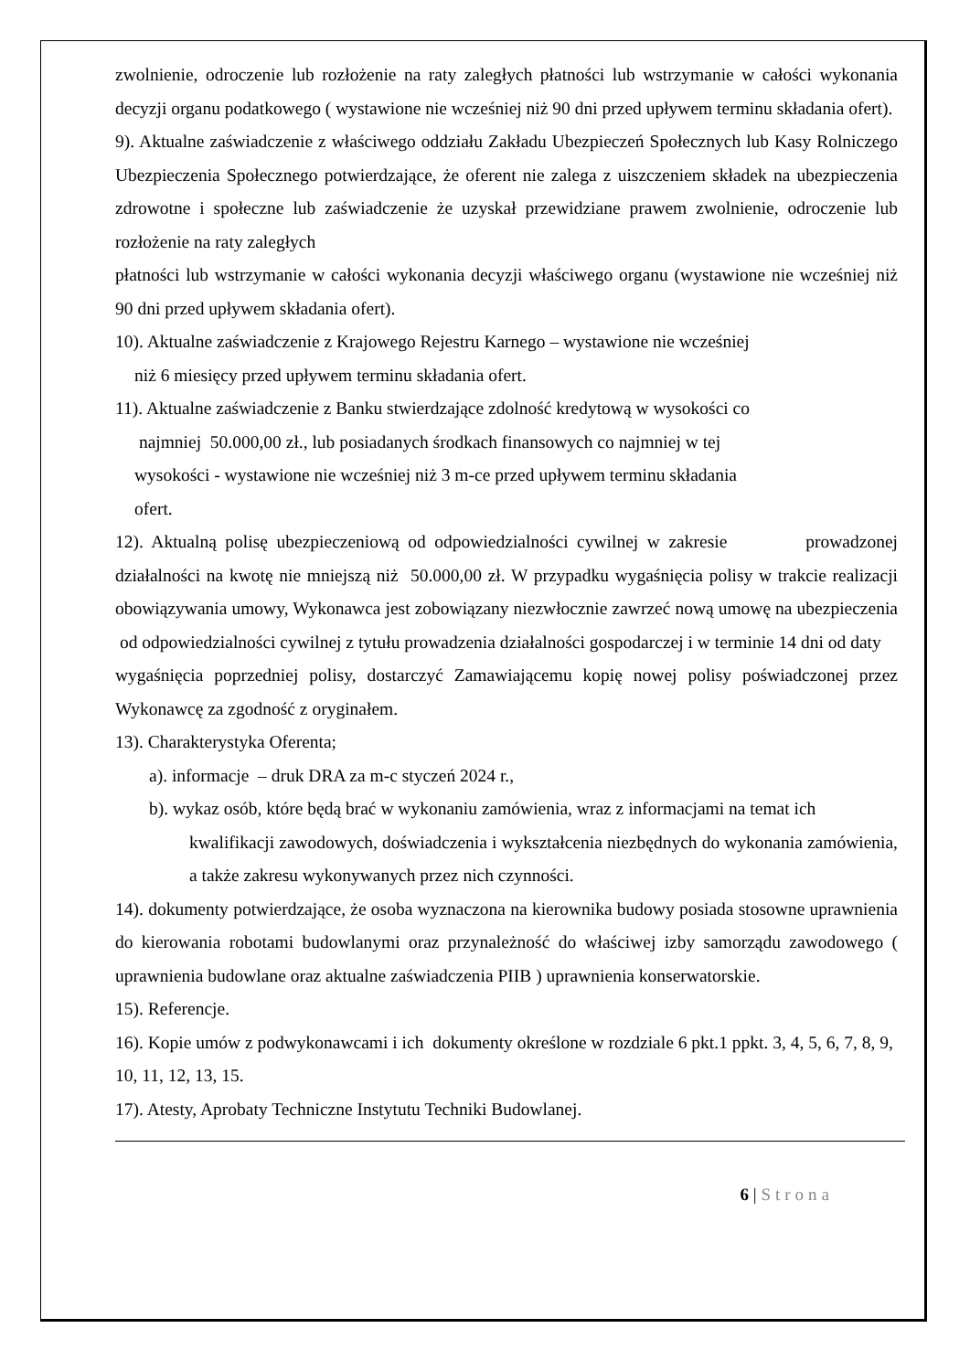zwolnienie, odroczenie lub rozłożenie na raty zaległych płatności lub wstrzymanie w całości wykonania decyzji organu podatkowego ( wystawione nie wcześniej niż 90 dni przed upływem terminu składania ofert).
9). Aktualne zaświadczenie z właściwego oddziału Zakładu Ubezpieczeń Społecznych lub Kasy Rolniczego Ubezpieczenia Społecznego potwierdzające, że oferent nie zalega z uiszczeniem składek na ubezpieczenia zdrowotne i społeczne lub zaświadczenie że uzyskał przewidziane prawem zwolnienie, odroczenie lub rozłożenie na raty zaległych
płatności lub wstrzymanie w całości wykonania decyzji właściwego organu (wystawione nie wcześniej niż 90 dni przed upływem składania ofert).
10). Aktualne zaświadczenie z Krajowego Rejestru Karnego – wystawione nie wcześniej
niż 6 miesięcy przed upływem terminu składania ofert.
11). Aktualne zaświadczenie z Banku stwierdzające zdolność kredytową w wysokości co
najmniej 50.000,00 zł., lub posiadanych środkach finansowych co najmniej w tej
wysokości - wystawione nie wcześniej niż 3 m-ce przed upływem terminu składania
ofert.
12). Aktualną polisę ubezpieczeniową od odpowiedzialności cywilnej w zakresie prowadzonej działalności na kwotę nie mniejszą niż 50.000,00 zł. W przypadku wygaśnięcia polisy w trakcie realizacji obowiązywania umowy, Wykonawca jest zobowiązany niezwłocznie zawrzeć nową umowę na ubezpieczenia od odpowiedzialności cywilnej z tytułu prowadzenia działalności gospodarczej i w terminie 14 dni od daty
wygaśnięcia poprzedniej polisy, dostarczyć Zamawiającemu kopię nowej polisy poświadczonej przez Wykonawcę za zgodność z oryginałem.
13). Charakterystyka Oferenta;
a). informacje – druk DRA za m-c styczeń 2024 r.,
b). wykaz osób, które będą brać w wykonaniu zamówienia, wraz z informacjami na temat ich
kwalifikacji zawodowych, doświadczenia i wykształcenia niezbędnych do wykonania zamówienia, a także zakresu wykonywanych przez nich czynności.
14). dokumenty potwierdzające, że osoba wyznaczona na kierownika budowy posiada stosowne uprawnienia do kierowania robotami budowlanymi oraz przynależność do właściwej izby samorządu zawodowego ( uprawnienia budowlane oraz aktualne zaświadczenia PIIB ) uprawnienia konserwatorskie.
15). Referencje.
16). Kopie umów z podwykonawcami i ich dokumenty określone w rozdziale 6 pkt.1 ppkt. 3, 4, 5, 6, 7, 8, 9, 10, 11, 12, 13, 15.
17). Atesty, Aprobaty Techniczne Instytutu Techniki Budowlanej.
6 | Strona